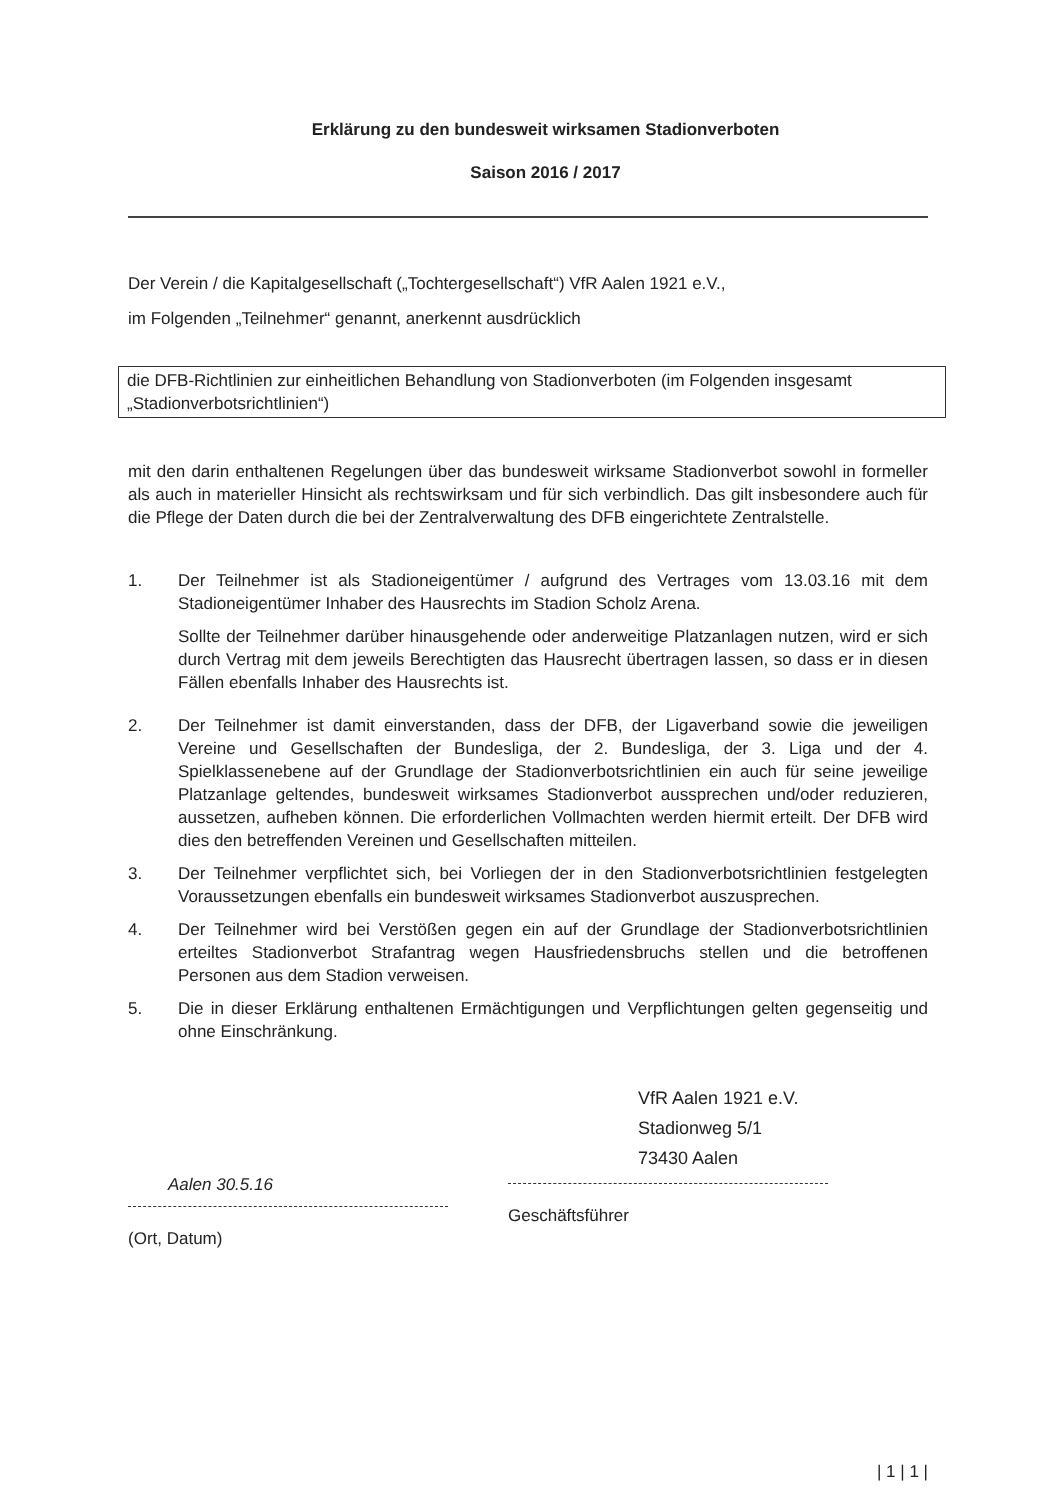Erklärung zu den bundesweit wirksamen Stadionverboten
Saison 2016 / 2017
Der Verein / die Kapitalgesellschaft („Tochtergesellschaft“) VfR Aalen 1921 e.V.,
im Folgenden „Teilnehmer“ genannt, anerkennt ausdrücklich
die DFB-Richtlinien zur einheitlichen Behandlung von Stadionverboten (im Folgenden insgesamt „Stadionverbotsrichtlinien“)
mit den darin enthaltenen Regelungen über das bundesweit wirksame Stadionverbot sowohl in formeller als auch in materieller Hinsicht als rechtswirksam und für sich verbindlich. Das gilt insbesondere auch für die Pflege der Daten durch die bei der Zentralverwaltung des DFB eingerichtete Zentralstelle.
1. Der Teilnehmer ist als Stadioneigentümer / aufgrund des Vertrages vom 13.03.16 mit dem Stadioneigentümer Inhaber des Hausrechts im Stadion Scholz Arena.
Sollte der Teilnehmer darüber hinausgehende oder anderweitige Platzanlagen nutzen, wird er sich durch Vertrag mit dem jeweils Berechtigten das Hausrecht übertragen lassen, so dass er in diesen Fällen ebenfalls Inhaber des Hausrechts ist.
2. Der Teilnehmer ist damit einverstanden, dass der DFB, der Ligaverband sowie die jeweiligen Vereine und Gesellschaften der Bundesliga, der 2. Bundesliga, der 3. Liga und der 4. Spielklassenebene auf der Grundlage der Stadionverbotsrichtlinien ein auch für seine jeweilige Platzanlage geltendes, bundesweit wirksames Stadionverbot aussprechen und/oder reduzieren, aussetzen, aufheben können. Die erforderlichen Vollmachten werden hiermit erteilt. Der DFB wird dies den betreffenden Vereinen und Gesellschaften mitteilen.
3. Der Teilnehmer verpflichtet sich, bei Vorliegen der in den Stadionverbotsrichtlinien festgelegten Voraussetzungen ebenfalls ein bundesweit wirksames Stadionverbot auszusprechen.
4. Der Teilnehmer wird bei Verstößen gegen ein auf der Grundlage der Stadionverbotsrichtlinien erteiltes Stadionverbot Strafantrag wegen Hausfriedensbruchs stellen und die betroffenen Personen aus dem Stadion verweisen.
5. Die in dieser Erklärung enthaltenen Ermächtigungen und Verpflichtungen gelten gegenseitig und ohne Einschränkung.
Aalen 30.5.16
(Ort, Datum)
VfR Aalen 1921 e.V.
Stadionweg 5/1
73430 Aalen
Geschäftsführer
| 1 | 1 |